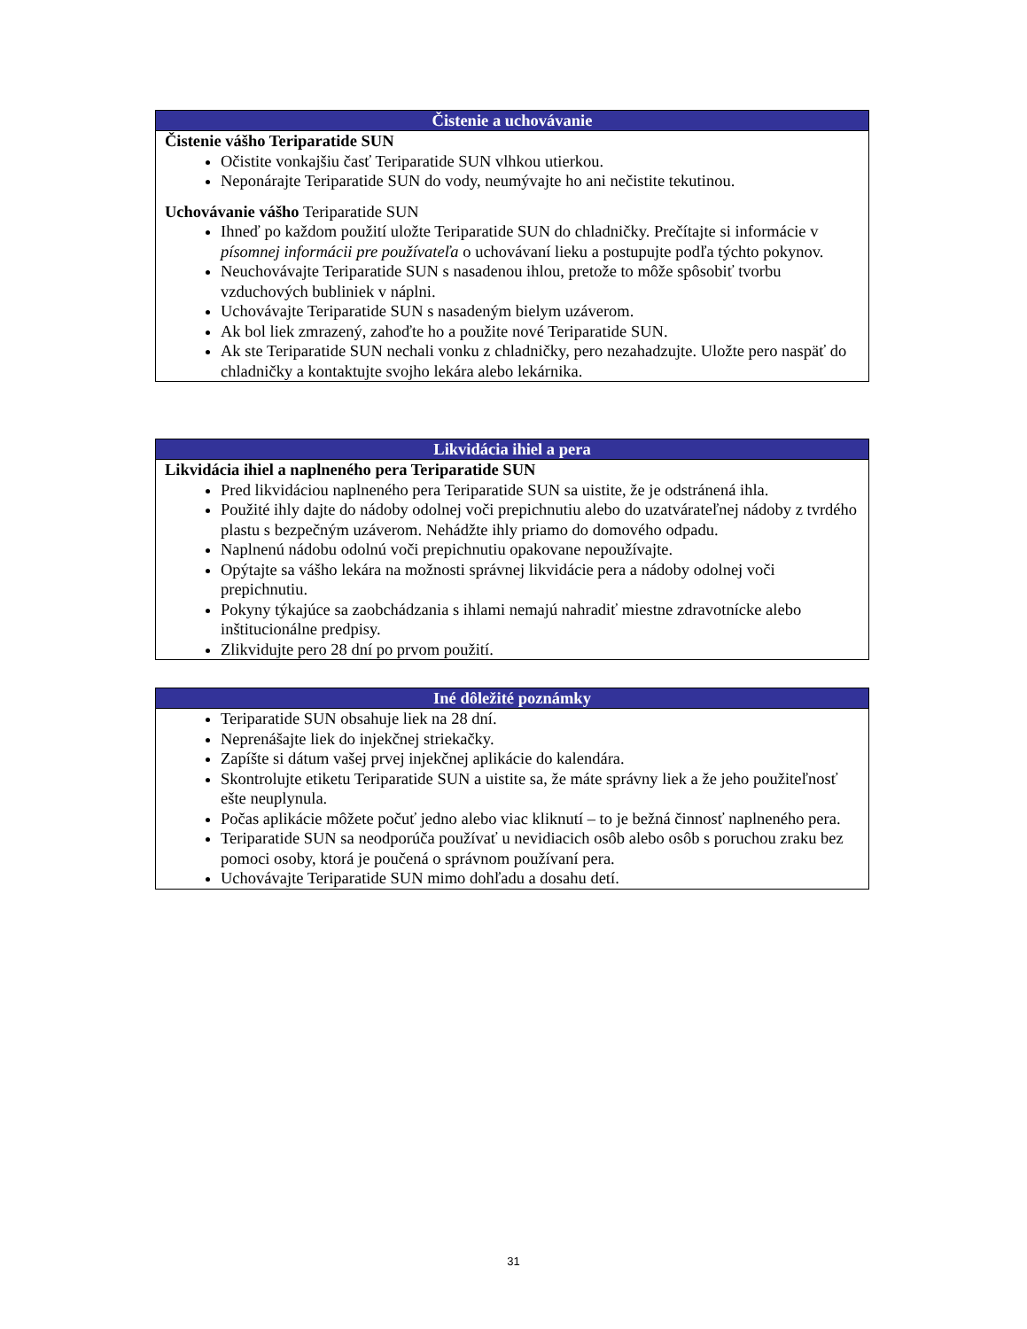| Čistenie a uchovávanie |
| --- |
| Čistenie vášho Teriparatide SUN Očistite vonkajšiu časť Teriparatide SUN vlhkou utierkou. Neponárajte Teriparatide SUN do vody, neumývajte ho ani nečistite tekutinou. Uchovávanie vášho Teriparatide SUN Ihneď po každom použití uložte Teriparatide SUN do chladničky. Prečítajte si informácie v písomnej informácii pre používateľa o uchovávaní lieku a postupujte podľa týchto pokynov. Neuchovávajte Teriparatide SUN s nasadenou ihlou, pretože to môže spôsobiť tvorbu vzduchových bubliniek v náplni. Uchovávajte Teriparatide SUN s nasadeným bielym uzáverom. Ak bol liek zmrazený, zahoďte ho a použite nové Teriparatide SUN. Ak ste Teriparatide SUN nechali vonku z chladničky, pero nezahadzujte. Uložte pero naspäť do chladničky a kontaktujte svojho lekára alebo lekárnika. |
| Likvidácia ihiel a pera |
| --- |
| Likvidácia ihiel a naplneného pera Teriparatide SUN Pred likvidáciou naplneného pera Teriparatide SUN sa uistite, že je odstránená ihla. Použité ihly dajte do nádoby odolnej voči prepichnutiu alebo do uzatvárateľnej nádoby z tvrdého plastu s bezpečným uzáverom. Nehádžte ihly priamo do domového odpadu. Naplnenú nádobu odolnú voči prepichnutiu opakovane nepoužívajte. Opýtajte sa vášho lekára na možnosti správnej likvidácie pera a nádoby odolnej voči prepichnutiu. Pokyny týkajúce sa zaobchádzania s ihlami nemajú nahradiť miestne zdravotnícke alebo inštitucionálne predpisy. Zlikvidujte pero 28 dní po prvom použití. |
| Iné dôležité poznámky |
| --- |
| Teriparatide SUN obsahuje liek na 28 dní. Neprenášajte liek do injekčnej striekačky. Zapíšte si dátum vašej prvej injekčnej aplikácie do kalendára. Skontrolujte etiketu Teriparatide SUN a uistite sa, že máte správny liek a že jeho použiteľnosť ešte neuplynula. Počas aplikácie môžete počuť jedno alebo viac kliknutí – to je bežná činnosť naplneného pera. Teriparatide SUN sa neodporúča používať u nevidiacich osôb alebo osôb s poruchou zraku bez pomoci osoby, ktorá je poučená o správnom používaní pera. Uchovávajte Teriparatide SUN mimo dohľadu a dosahu detí. |
31